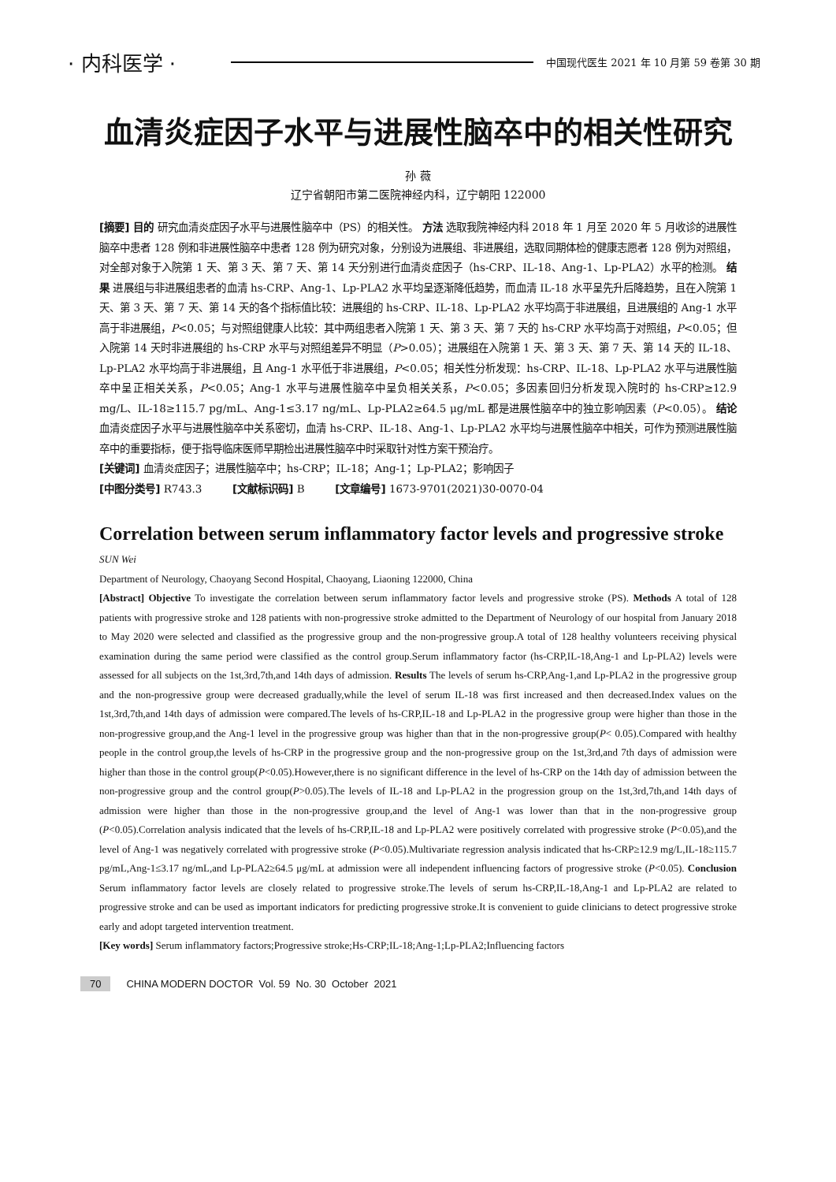· 内科医学 ·
中国现代医生 2021 年 10 月第 59 卷第 30 期
血清炎症因子水平与进展性脑卒中的相关性研究
孙 薇
辽宁省朝阳市第二医院神经内科，辽宁朝阳 122000
[摘要] 目的 研究血清炎症因子水平与进展性脑卒中（PS）的相关性。 方法 选取我院神经内科 2018 年 1 月至 2020 年 5 月收诊的进展性脑卒中患者 128 例和非进展性脑卒中患者 128 例为研究对象，分别设为进展组、非进展组，选取同期体检的健康志愿者 128 例为对照组，对全部对象于入院第 1 天、第 3 天、第 7 天、第 14 天分别进行血清炎症因子（hs-CRP、IL-18、Ang-1、Lp-PLA2）水平的检测。 结果 进展组与非进展组患者的血清 hs-CRP、Ang-1、Lp-PLA2 水平均呈逐渐降低趋势，而血清 IL-18 水平呈先升后降趋势，且在入院第 1 天、第 3 天、第 7 天、第 14 天的各个指标值比较：进展组的 hs-CRP、IL-18、Lp-PLA2 水平均高于非进展组，且进展组的 Ang-1 水平高于非进展组，P<0.05；与对照组健康人比较：其中两组患者入院第 1 天、第 3 天、第 7 天的 hs-CRP 水平均高于对照组，P<0.05；但入院第 14 天时非进展组的 hs-CRP 水平与对照组差异不明显（P>0.05）；进展组在入院第 1 天、第 3 天、第 7 天、第 14 天的 IL-18、Lp-PLA2 水平均高于非进展组，且 Ang-1 水平低于非进展组，P<0.05；相关性分析发现：hs-CRP、IL-18、Lp-PLA2 水平与进展性脑卒中呈正相关关系，P<0.05；Ang-1 水平与进展性脑卒中呈负相关关系，P<0.05；多因素回归分析发现入院时的 hs-CRP≥12.9 mg/L、IL-18≥115.7 pg/mL、Ang-1≤3.17 ng/mL、Lp-PLA2≥64.5 μg/mL 都是进展性脑卒中的独立影响因素（P<0.05）。 结论 血清炎症因子水平与进展性脑卒中关系密切，血清 hs-CRP、IL-18、Ang-1、Lp-PLA2 水平均与进展性脑卒中相关，可作为预测进展性脑卒中的重要指标，便于指导临床医师早期检出进展性脑卒中时采取针对性方案干预治疗。
[关键词] 血清炎症因子；进展性脑卒中；hs-CRP；IL-18；Ang-1；Lp-PLA2；影响因子
[中图分类号] R743.3 [文献标识码] B [文章编号] 1673-9701(2021)30-0070-04
Correlation between serum inflammatory factor levels and progressive stroke
SUN Wei
Department of Neurology, Chaoyang Second Hospital, Chaoyang, Liaoning 122000, China
[Abstract] Objective To investigate the correlation between serum inflammatory factor levels and progressive stroke (PS). Methods A total of 128 patients with progressive stroke and 128 patients with non-progressive stroke admitted to the Department of Neurology of our hospital from January 2018 to May 2020 were selected and classified as the progressive group and the non-progressive group.A total of 128 healthy volunteers receiving physical examination during the same period were classified as the control group.Serum inflammatory factor (hs-CRP,IL-18,Ang-1 and Lp-PLA2) levels were assessed for all subjects on the 1st,3rd,7th,and 14th days of admission. Results The levels of serum hs-CRP,Ang-1,and Lp-PLA2 in the progressive group and the non-progressive group were decreased gradually,while the level of serum IL-18 was first increased and then decreased.Index values on the 1st,3rd,7th,and 14th days of admission were compared.The levels of hs-CRP,IL-18 and Lp-PLA2 in the progressive group were higher than those in the non-progressive group,and the Ang-1 level in the progressive group was higher than that in the non-progressive group(P< 0.05).Compared with healthy people in the control group,the levels of hs-CRP in the progressive group and the non-progressive group on the 1st,3rd,and 7th days of admission were higher than those in the control group(P<0.05).However,there is no significant difference in the level of hs-CRP on the 14th day of admission between the non-progressive group and the control group(P>0.05).The levels of IL-18 and Lp-PLA2 in the progression group on the 1st,3rd,7th,and 14th days of admission were higher than those in the non-progressive group,and the level of Ang-1 was lower than that in the non-progressive group (P<0.05).Correlation analysis indicated that the levels of hs-CRP,IL-18 and Lp-PLA2 were positively correlated with progressive stroke (P<0.05),and the level of Ang-1 was negatively correlated with progressive stroke (P<0.05).Multivariate regression analysis indicated that hs-CRP≥12.9 mg/L,IL-18≥115.7 pg/mL,Ang-1≤3.17 ng/mL,and Lp-PLA2≥64.5 μg/mL at admission were all independent influencing factors of progressive stroke (P<0.05). Conclusion Serum inflammatory factor levels are closely related to progressive stroke.The levels of serum hs-CRP,IL-18,Ang-1 and Lp-PLA2 are related to progressive stroke and can be used as important indicators for predicting progressive stroke.It is convenient to guide clinicians to detect progressive stroke early and adopt targeted intervention treatment.
[Key words] Serum inflammatory factors;Progressive stroke;Hs-CRP;IL-18;Ang-1;Lp-PLA2;Influencing factors
70 CHINA MODERN DOCTOR Vol. 59 No. 30 October 2021